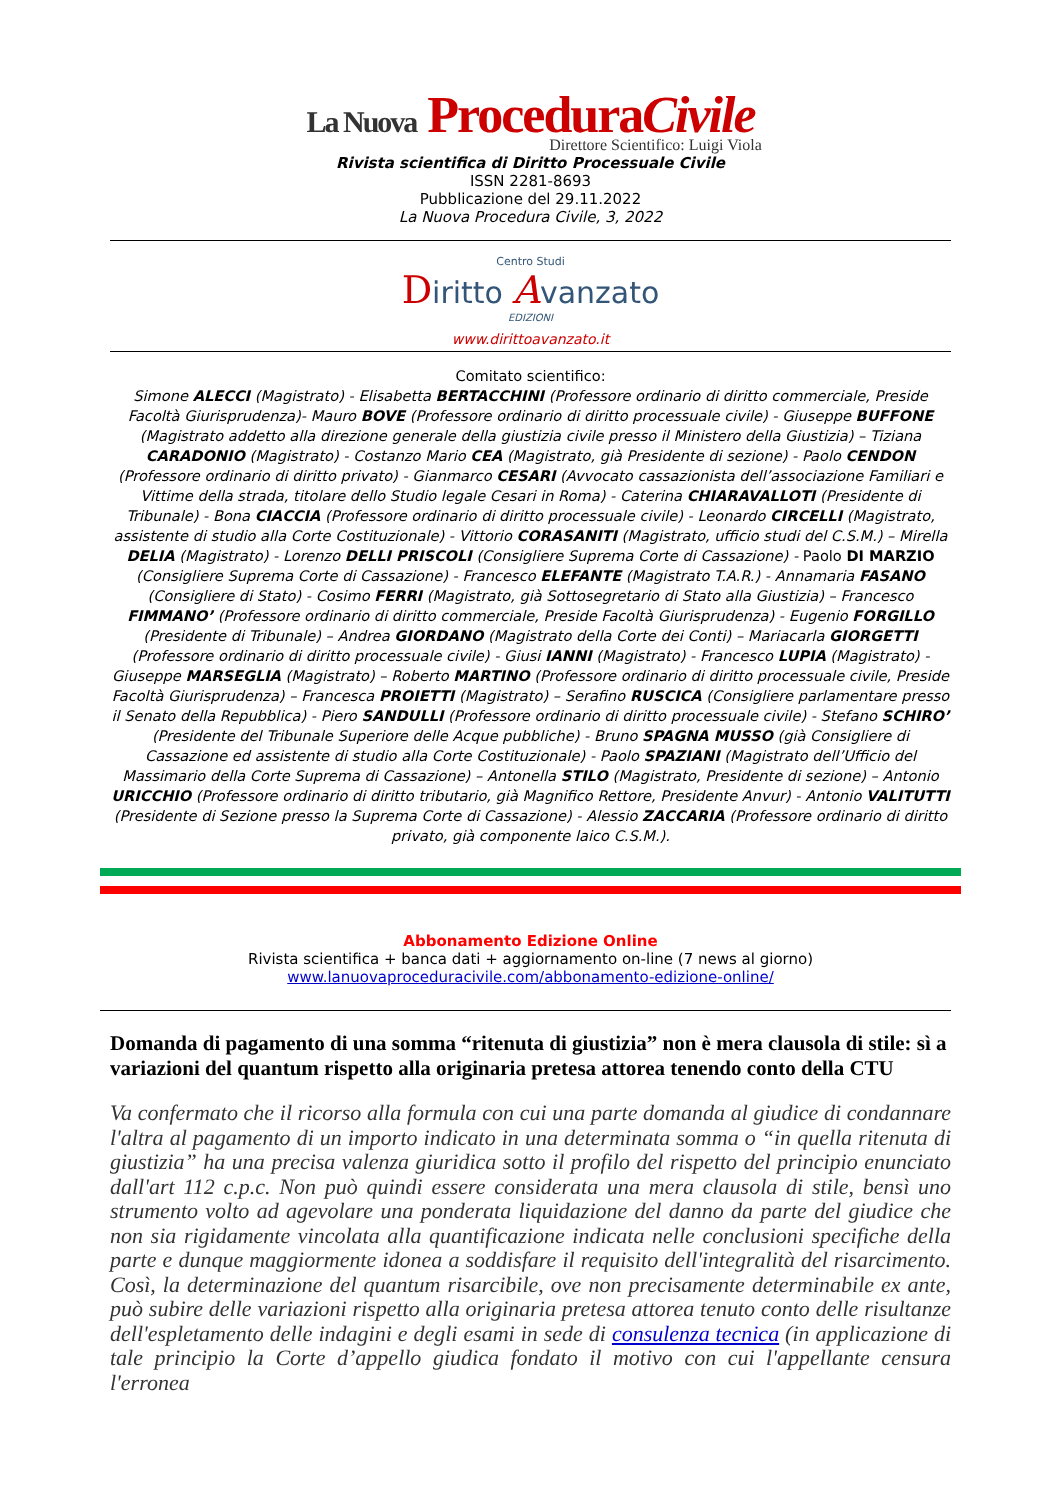La Nuova ProceduraCivile
Direttore Scientifico: Luigi Viola
Rivista scientifica di Diritto Processuale Civile
ISSN 2281-8693
Pubblicazione del 29.11.2022
La Nuova Procedura Civile, 3, 2022
Centro Studi
Diritto Avanzato
EDIZIONI
www.dirittoavanzato.it
Comitato scientifico:
Simone ALECCI (Magistrato) - Elisabetta BERTACCHINI (Professore ordinario di diritto commerciale, Preside Facoltà Giurisprudenza)- Mauro BOVE (Professore ordinario di diritto processuale civile) - Giuseppe BUFFONE (Magistrato addetto alla direzione generale della giustizia civile presso il Ministero della Giustizia) – Tiziana CARADONIO (Magistrato) - Costanzo Mario CEA (Magistrato, già Presidente di sezione) - Paolo CENDON (Professore ordinario di diritto privato) - Gianmarco CESARI (Avvocato cassazionista dell’associazione Familiari e Vittime della strada, titolare dello Studio legale Cesari in Roma) - Caterina CHIARAVALLOTI (Presidente di Tribunale) - Bona CIACCIA (Professore ordinario di diritto processuale civile) - Leonardo CIRCELLI (Magistrato, assistente di studio alla Corte Costituzionale) - Vittorio CORASANITI (Magistrato, ufficio studi del C.S.M.) – Mirella DELIA (Magistrato) - Lorenzo DELLI PRISCOLI (Consigliere Suprema Corte di Cassazione) - Paolo DI MARZIO (Consigliere Suprema Corte di Cassazione) - Francesco ELEFANTE (Magistrato T.A.R.) - Annamaria FASANO (Consigliere di Stato) - Cosimo FERRI (Magistrato, già Sottosegretario di Stato alla Giustizia) – Francesco FIMMANO’ (Professore ordinario di diritto commerciale, Preside Facoltà Giurisprudenza) - Eugenio FORGILLO (Presidente di Tribunale) – Andrea GIORDANO (Magistrato della Corte dei Conti) – Mariacarla GIORGETTI (Professore ordinario di diritto processuale civile) - Giusi IANNI (Magistrato) - Francesco LUPIA (Magistrato) - Giuseppe MARSEGLIA (Magistrato) – Roberto MARTINO (Professore ordinario di diritto processuale civile, Preside Facoltà Giurisprudenza) – Francesca PROIETTI (Magistrato) – Serafino RUSCICA (Consigliere parlamentare presso il Senato della Repubblica) - Piero SANDULLI (Professore ordinario di diritto processuale civile) - Stefano SCHIRO’ (Presidente del Tribunale Superiore delle Acque pubbliche) - Bruno SPAGNA MUSSO (già Consigliere di Cassazione ed assistente di studio alla Corte Costituzionale) - Paolo SPAZIANI (Magistrato dell’Ufficio del Massimario della Corte Suprema di Cassazione) – Antonella STILO (Magistrato, Presidente di sezione) – Antonio URICCHIO (Professore ordinario di diritto tributario, già Magnifico Rettore, Presidente Anvur) - Antonio VALITUTTI (Presidente di Sezione presso la Suprema Corte di Cassazione) - Alessio ZACCARIA (Professore ordinario di diritto privato, già componente laico C.S.M.).
Abbonamento Edizione Online
Rivista scientifica + banca dati + aggiornamento on-line (7 news al giorno)
www.lanuovaproceduracivile.com/abbonamento-edizione-online/
Domanda di pagamento di una somma “ritenuta di giustizia” non è mera clausola di stile: sì a variazioni del quantum rispetto alla originaria pretesa attorea tenendo conto della CTU
Va confermato che il ricorso alla formula con cui una parte domanda al giudice di condannare l'altra al pagamento di un importo indicato in una determinata somma o “in quella ritenuta di giustizia” ha una precisa valenza giuridica sotto il profilo del rispetto del principio enunciato dall'art 112 c.p.c. Non può quindi essere considerata una mera clausola di stile, bensì uno strumento volto ad agevolare una ponderata liquidazione del danno da parte del giudice che non sia rigidamente vincolata alla quantificazione indicata nelle conclusioni specifiche della parte e dunque maggiormente idonea a soddisfare il requisito dell'integralità del risarcimento. Così, la determinazione del quantum risarcibile, ove non precisamente determinabile ex ante, può subire delle variazioni rispetto alla originaria pretesa attorea tenuto conto delle risultanze dell'espletamento delle indagini e degli esami in sede di consulenza tecnica (in applicazione di tale principio la Corte d’appello giudica fondato il motivo con cui l'appellante censura l'erronea